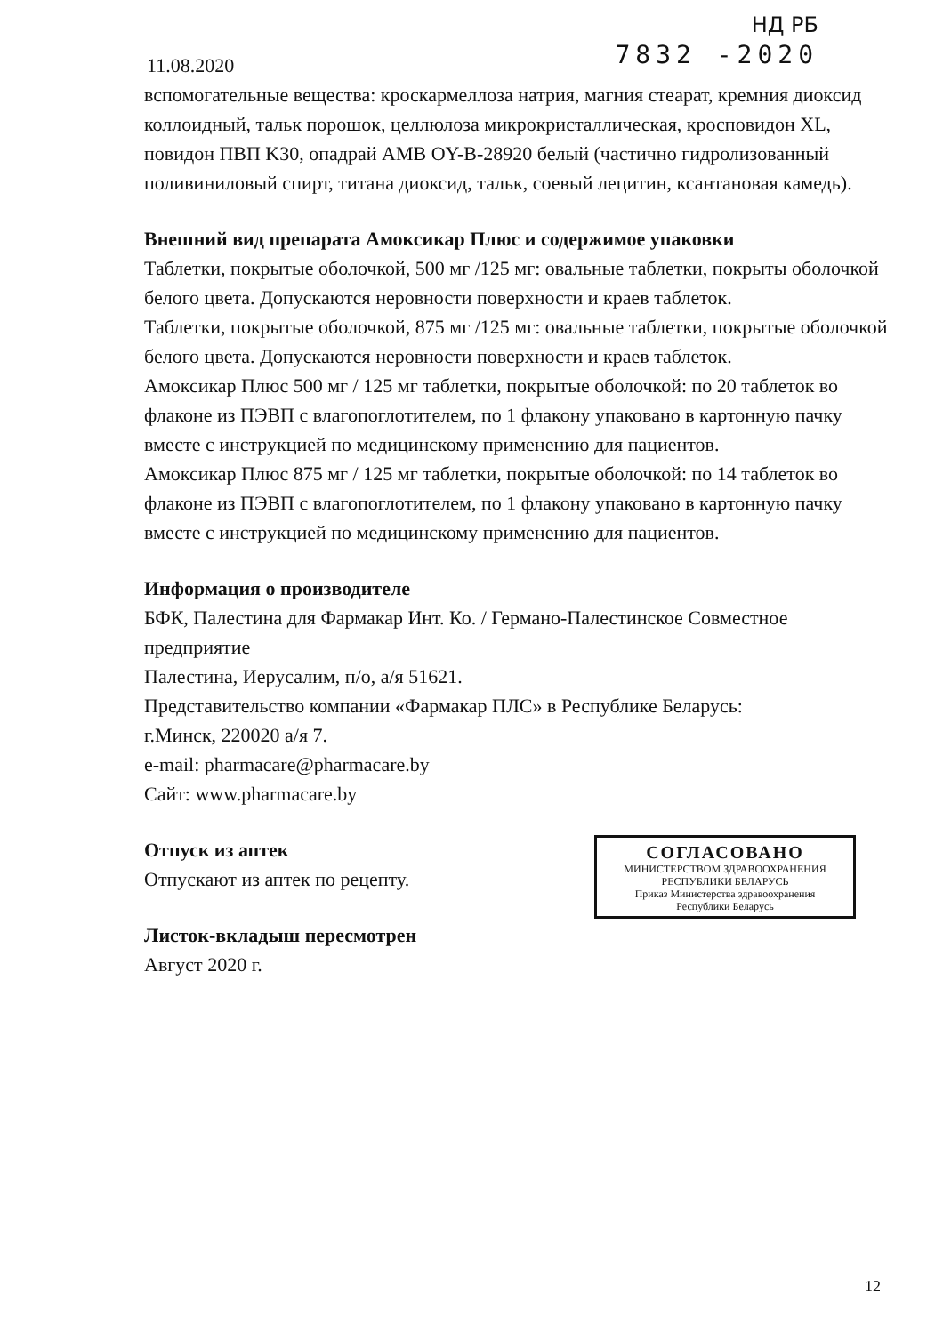11.08.2020
НД РБ
7832 -2020
вспомогательные вещества: кроскармеллоза натрия, магния стеарат, кремния диоксид коллоидный, тальк порошок, целлюлоза микрокристаллическая, кросповидон XL, повидон ПВП K30, опадрай AMB OY-B-28920 белый (частично гидролизованный поливиниловый спирт, титана диоксид, тальк, соевый лецитин, ксантановая камедь).
Внешний вид препарата Амоксикар Плюс и содержимое упаковки
Таблетки, покрытые оболочкой, 500 мг /125 мг: овальные таблетки, покрыты оболочкой белого цвета. Допускаются неровности поверхности и краев таблеток.
Таблетки, покрытые оболочкой, 875 мг /125 мг: овальные таблетки, покрытые оболочкой белого цвета. Допускаются неровности поверхности и краев таблеток.
Амоксикар Плюс 500 мг / 125 мг таблетки, покрытые оболочкой: по 20 таблеток во флаконе из ПЭВП с влагопоглотителем, по 1 флакону упаковано в картонную пачку вместе с инструкцией по медицинскому применению для пациентов.
Амоксикар Плюс 875 мг / 125 мг таблетки, покрытые оболочкой: по 14 таблеток во флаконе из ПЭВП с влагопоглотителем, по 1 флакону упаковано в картонную пачку вместе с инструкцией по медицинскому применению для пациентов.
Информация о производителе
БФК, Палестина для Фармакар Инт. Ко. / Германо-Палестинское Совместное предприятие
Палестина, Иерусалим, п/о, а/я 51621.
Представительство компании «Фармакар ПЛС» в Республике Беларусь:
г.Минск, 220020 а/я 7.
e-mail: pharmacare@pharmacare.by
Сайт: www.pharmacare.by
СОГЛАСОВАНО
МИНИСТЕРСТВОМ ЗДРАВООХРАНЕНИЯ
РЕСПУБЛИКИ БЕЛАРУСЬ
Приказ Министерства здравоохранения
Республики Беларусь
Отпуск из аптек
Отпускают из аптек по рецепту.
Листок-вкладыш пересмотрен
Август 2020 г.
12